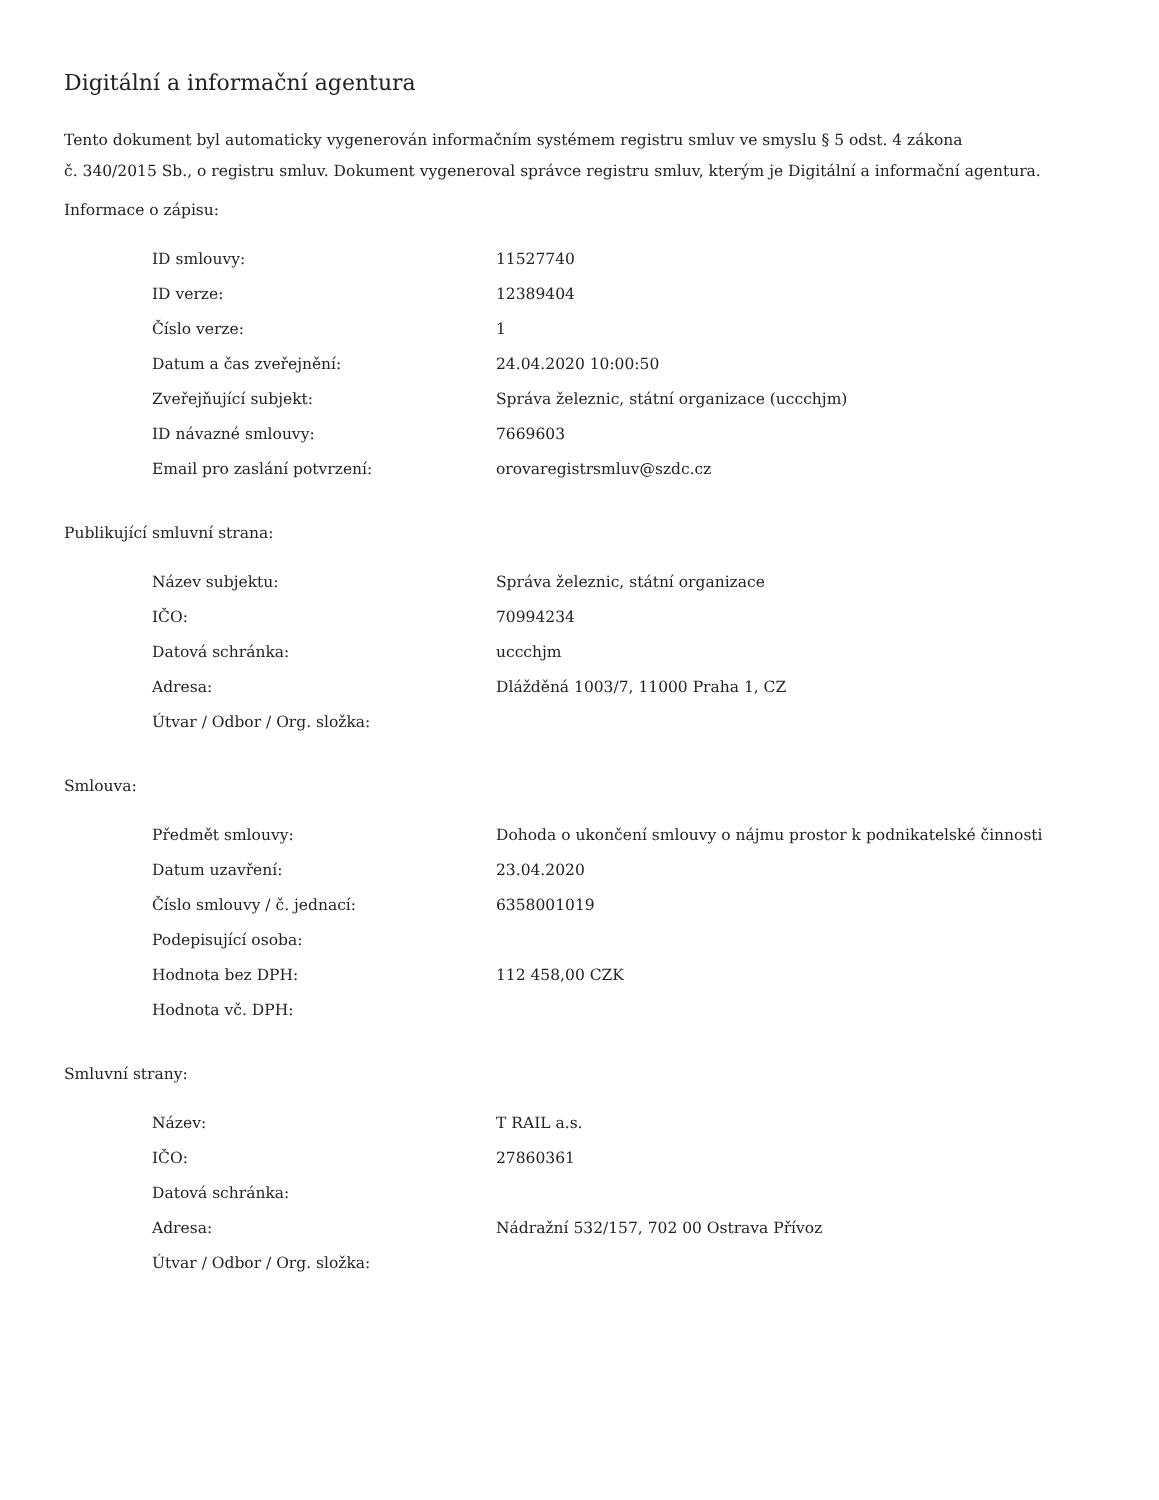Digitální a informační agentura
Tento dokument byl automaticky vygenerován informačním systémem registru smluv ve smyslu § 5 odst. 4 zákona
č. 340/2015 Sb., o registru smluv. Dokument vygeneroval správce registru smluv, kterým je Digitální a informační agentura.
Informace o zápisu:
| ID smlouvy: | 11527740 |
| ID verze: | 12389404 |
| Číslo verze: | 1 |
| Datum a čas zveřejnění: | 24.04.2020 10:00:50 |
| Zveřejňující subjekt: | Správa železnic, státní organizace (uccchjm) |
| ID návazné smlouvy: | 7669603 |
| Email pro zaslání potvrzení: | orovaregistrsmluv@szdc.cz |
Publikující smluvní strana:
| Název subjektu: | Správa železnic, státní organizace |
| IČO: | 70994234 |
| Datová schránka: | uccchjm |
| Adresa: | Dlážděná 1003/7, 11000 Praha 1, CZ |
| Útvar / Odbor / Org. složka: | |
Smlouva:
| Předmět smlouvy: | Dohoda o ukončení smlouvy o nájmu prostor k podnikatelské činnosti |
| Datum uzavření: | 23.04.2020 |
| Číslo smlouvy / č. jednací: | 6358001019 |
| Podepisující osoba: | |
| Hodnota bez DPH: | 112 458,00 CZK |
| Hodnota vč. DPH: | |
Smluvní strany:
| Název: | T RAIL a.s. |
| IČO: | 27860361 |
| Datová schránka: | |
| Adresa: | Nádražní 532/157, 702 00 Ostrava Přívoz |
| Útvar / Odbor / Org. složka: | |